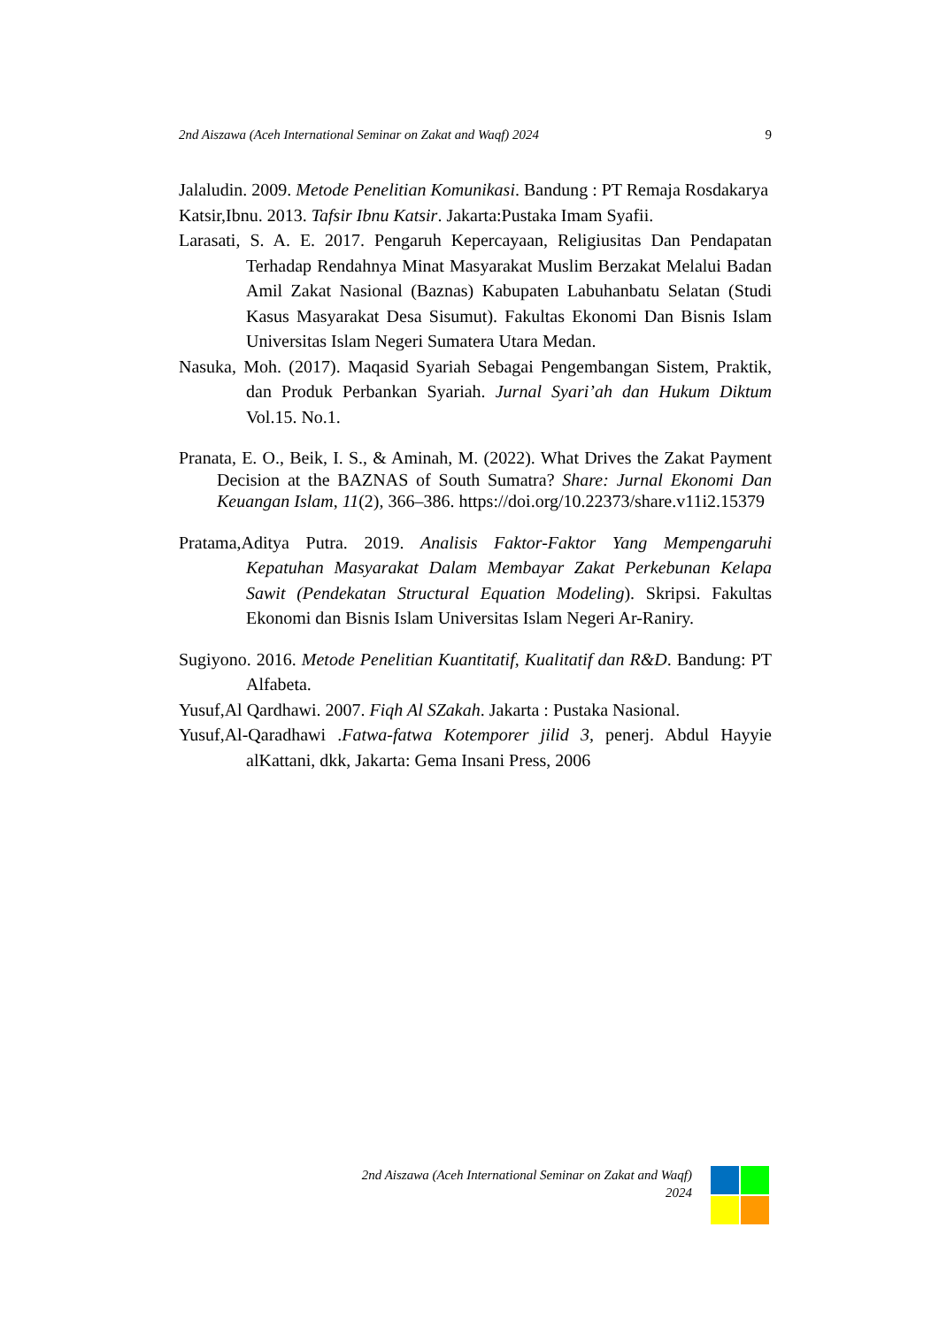2nd Aiszawa (Aceh International Seminar on Zakat and Waqf) 2024 9
Jalaludin. 2009. Metode Penelitian Komunikasi. Bandung : PT Remaja Rosdakarya
Katsir,Ibnu. 2013. Tafsir Ibnu Katsir. Jakarta:Pustaka Imam Syafii.
Larasati, S. A. E. 2017. Pengaruh Kepercayaan, Religiusitas Dan Pendapatan Terhadap Rendahnya Minat Masyarakat Muslim Berzakat Melalui Badan Amil Zakat Nasional (Baznas) Kabupaten Labuhanbatu Selatan (Studi Kasus Masyarakat Desa Sisumut). Fakultas Ekonomi Dan Bisnis Islam Universitas Islam Negeri Sumatera Utara Medan.
Nasuka, Moh. (2017). Maqasid Syariah Sebagai Pengembangan Sistem, Praktik, dan Produk Perbankan Syariah. Jurnal Syari’ah dan Hukum Diktum Vol.15. No.1.
Pranata, E. O., Beik, I. S., & Aminah, M. (2022). What Drives the Zakat Payment Decision at the BAZNAS of South Sumatra? Share: Jurnal Ekonomi Dan Keuangan Islam, 11(2), 366–386. https://doi.org/10.22373/share.v11i2.15379
Pratama,Aditya Putra. 2019. Analisis Faktor-Faktor Yang Mempengaruhi Kepatuhan Masyarakat Dalam Membayar Zakat Perkebunan Kelapa Sawit (Pendekatan Structural Equation Modeling). Skripsi. Fakultas Ekonomi dan Bisnis Islam Universitas Islam Negeri Ar-Raniry.
Sugiyono. 2016. Metode Penelitian Kuantitatif, Kualitatif dan R&D. Bandung: PT Alfabeta.
Yusuf,Al Qardhawi. 2007. Fiqh Al SZakah. Jakarta : Pustaka Nasional.
Yusuf,Al-Qaradhawi .Fatwa-fatwa Kotemporer jilid 3, penerj. Abdul Hayyie alKattani, dkk, Jakarta: Gema Insani Press, 2006
2nd Aiszawa (Aceh International Seminar on Zakat and Waqf)
2024